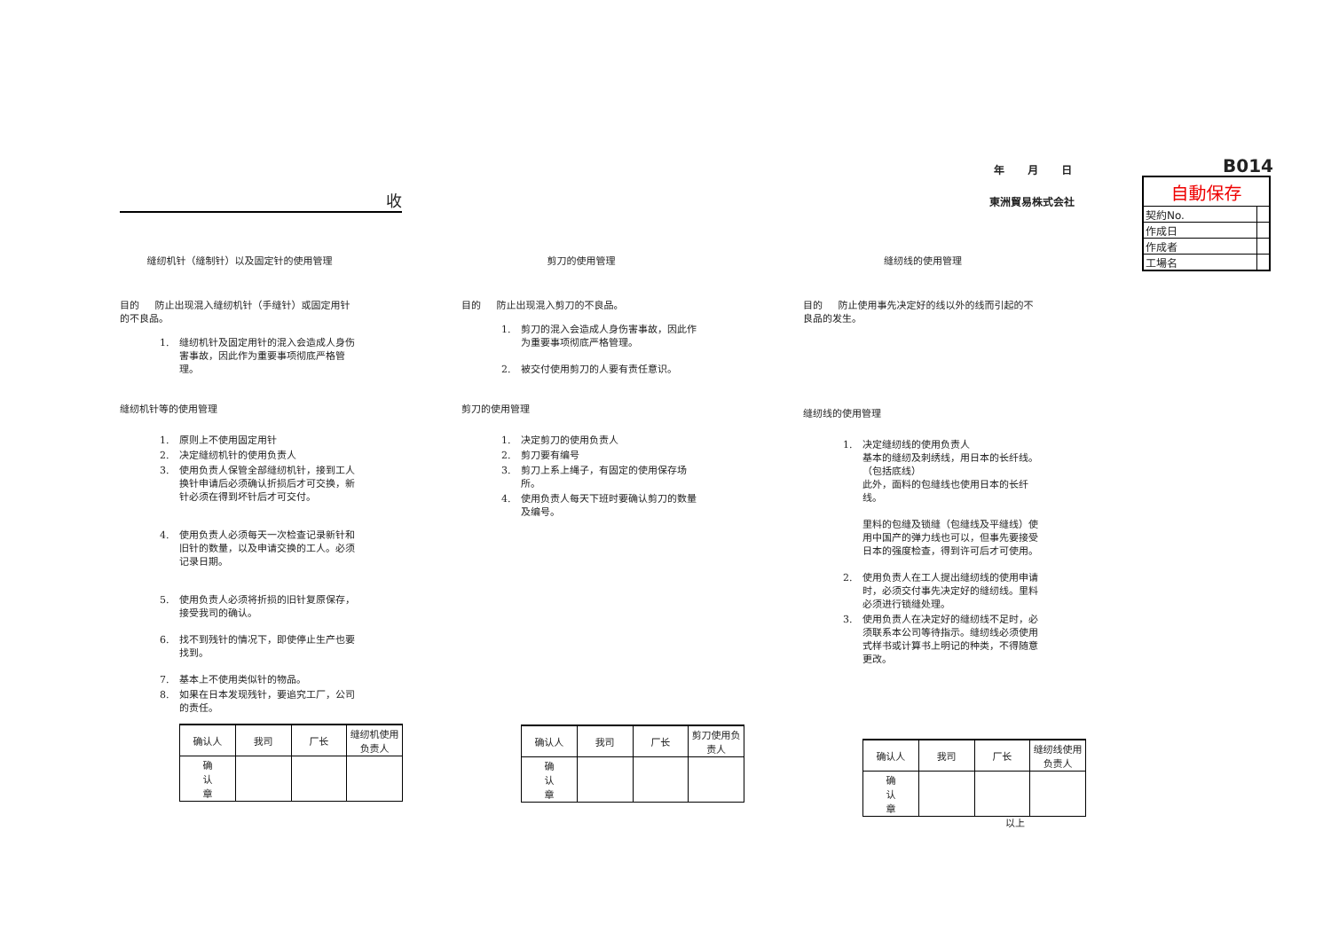B014
年 月 日
| 自動保存 | |
| 契約No. | |
| 作成日 | |
| 作成者 | |
| 工場名 | |
收 東洲貿易株式会社
缝纫机针（缝制针）以及固定针的使用管理
目的 防止出现混入缝纫机针（手缝针）或固定用针的不良品。
1. 缝纫机针及固定用针的混入会造成人身伤害事故，因此作为重要事项彻底严格管理。
缝纫机针等的使用管理
1. 原则上不使用固定用针
2. 决定缝纫机针的使用负责人
3. 使用负责人保管全部缝纫机针，接到工人换针申请后必须确认折损后才可交换，新针必须在得到坏针后才可交付。
4. 使用负责人必须每天一次检查记录新针和旧针的数量，以及申请交换的工人。必须记录日期。
5. 使用负责人必须将折损的旧针复原保存，接受我司的确认。
6. 找不到残针的情况下，即使停止生产也要找到。
7. 基本上不使用类似针的物品。
8. 如果在日本发现残针，要追究工厂，公司的责任。
| 确认人 | 我司 | 厂长 | 缝纫机使用负责人 |
| 确 认 章 | | | |
剪刀的使用管理
目的 防止出现混入剪刀的不良品。
1. 剪刀的混入会造成人身伤害事故，因此作为重要事项彻底严格管理。
2. 被交付使用剪刀的人要有责任意识。
剪刀的使用管理
1. 决定剪刀的使用负责人
2. 剪刀要有编号
3. 剪刀上系上绳子，有固定的使用保存场所。
4. 使用负责人每天下班时要确认剪刀的数量及编号。
| 确认人 | 我司 | 厂长 | 剪刀使用负责人 |
| 确 认 章 | | | |
缝纫线的使用管理
目的 防止使用事先决定好的线以外的线而引起的不良品的发生。
缝纫线的使用管理
1. 决定缝纫线的使用负责人
基本的缝纫及刺绣线，用日本的长纤线。
（包括底线）
此外，面料的包缝线也使用日本的长纤线。
里料的包缝及锁缝（包缝线及平缝线）使用中国产的弹力线也可以，但事先要接受日本的强度检查，得到许可后才可使用。
2. 使用负责人在工人提出缝纫线的使用申请时，必须交付事先决定好的缝纫线。里料必须进行锁缝处理。
3. 使用负责人在决定好的缝纫线不足时，必须联系本公司等待指示。缝纫线必须使用式样书或计算书上明记的种类，不得随意更改。
| 确认人 | 我司 | 厂长 | 缝纫线使用负责人 |
| 确 认 章 | | | |
以上